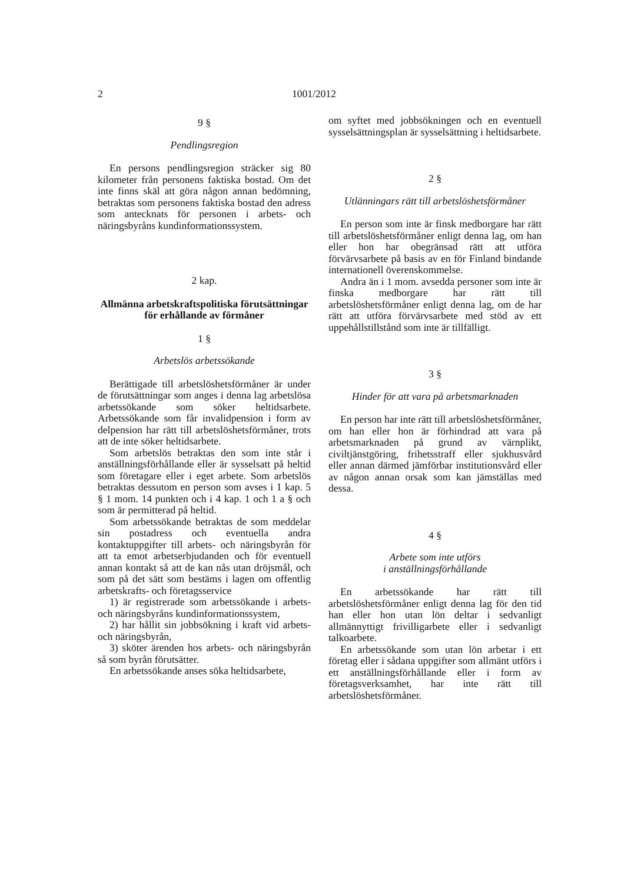2 1001/2012
9 §
Pendlingsregion
En persons pendlingsregion sträcker sig 80 kilometer från personens faktiska bostad. Om det inte finns skäl att göra någon annan bedömning, betraktas som personens faktiska bostad den adress som antecknats för personen i arbets- och näringsbyråns kundinformationssystem.
2 kap.
Allmänna arbetskraftspolitiska förutsättningar för erhållande av förmåner
1 §
Arbetslös arbetssökande
Berättigade till arbetslöshetsförmåner är under de förutsättningar som anges i denna lag arbetslösa arbetssökande som söker heltidsarbete. Arbetssökande som får invalidpension i form av delpension har rätt till arbetslöshetsförmåner, trots att de inte söker heltidsarbete.
Som arbetslös betraktas den som inte står i anställningsförhållande eller är sysselsatt på heltid som företagare eller i eget arbete. Som arbetslös betraktas dessutom en person som avses i 1 kap. 5 § 1 mom. 14 punkten och i 4 kap. 1 och 1 a § och som är permitterad på heltid.
Som arbetssökande betraktas de som meddelar sin postadress och eventuella andra kontaktuppgifter till arbets- och näringsbyrån för att ta emot arbetserbjudanden och för eventuell annan kontakt så att de kan nås utan dröjsmål, och som på det sätt som bestäms i lagen om offentlig arbetskrafts- och företagsservice
1) är registrerade som arbetssökande i arbets- och näringsbyråns kundinformationssystem,
2) har hållit sin jobbsökning i kraft vid arbets- och näringsbyrån,
3) sköter ärenden hos arbets- och näringsbyrån så som byrån förutsätter.
En arbetssökande anses söka heltidsarbete,
om syftet med jobbsökningen och en eventuell sysselsättningsplan är sysselsättning i heltidsarbete.
2 §
Utlänningars rätt till arbetslöshetsförmåner
En person som inte är finsk medborgare har rätt till arbetslöshetsförmåner enligt denna lag, om han eller hon har obegränsad rätt att utföra förvärvsarbete på basis av en för Finland bindande internationell överenskommelse.
Andra än i 1 mom. avsedda personer som inte är finska medborgare har rätt till arbetslöshetsförmåner enligt denna lag, om de har rätt att utföra förvärvsarbete med stöd av ett uppehållstillstånd som inte är tillfälligt.
3 §
Hinder för att vara på arbetsmarknaden
En person har inte rätt till arbetslöshetsförmåner, om han eller hon är förhindrad att vara på arbetsmarknaden på grund av värnplikt, civiltjänstgöring, frihetsstraff eller sjukhusvård eller annan därmed jämförbar institutionsvård eller av någon annan orsak som kan jämställas med dessa.
4 §
Arbete som inte utförs
i anställningsförhållande
En arbetssökande har rätt till arbetslöshetsförmåner enligt denna lag för den tid han eller hon utan lön deltar i sedvanligt allmännyttigt frivilligarbete eller i sedvanligt talkoarbete.
En arbetssökande som utan lön arbetar i ett företag eller i sådana uppgifter som allmänt utförs i ett anställningsförhållande eller i form av företagsverksamhet, har inte rätt till arbetslöshetsförmåner.